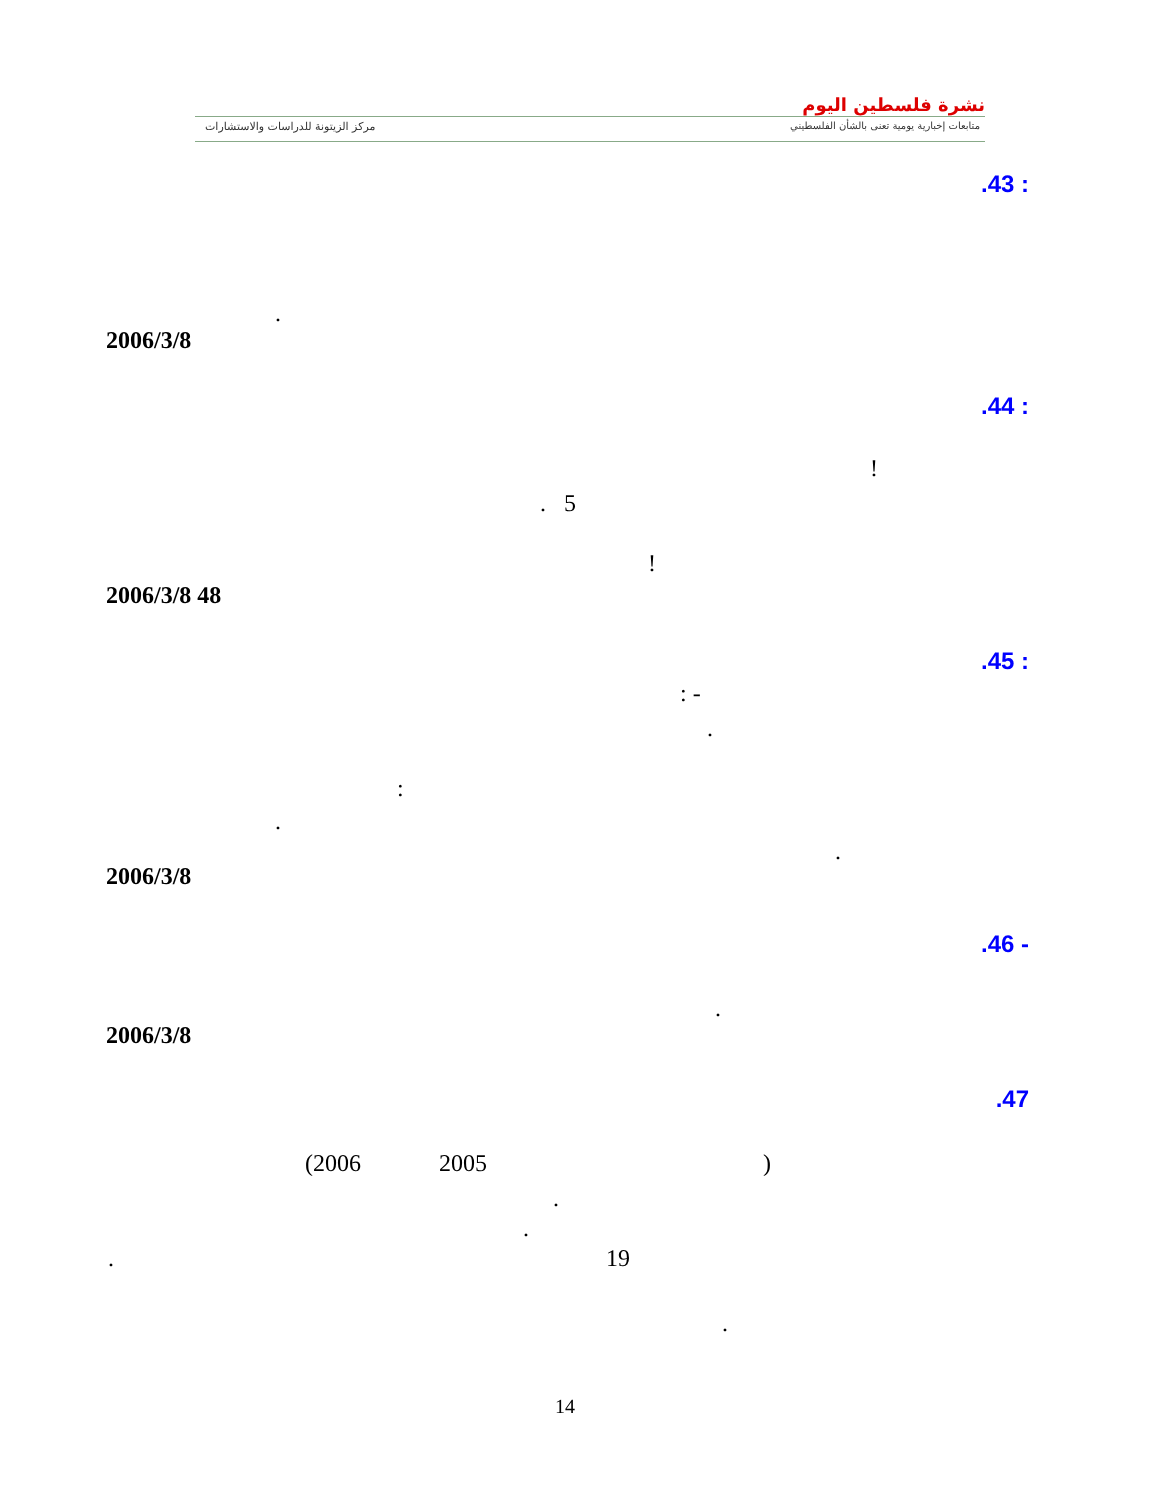نشرة فلسطين اليوم
متابعات إخبارية يومية تعنى بالشأن الفلسطيني
مركز الزيتونة للدراسات والاستشارات
.43 :
.
2006/3/8
.44 :
!
. 5
!
2006/3/8 48
.45 :
: -
.
:
.
.
2006/3/8
.46 -
.
2006/3/8
.47
(2006 2005 )
.
.
. 19
.
14